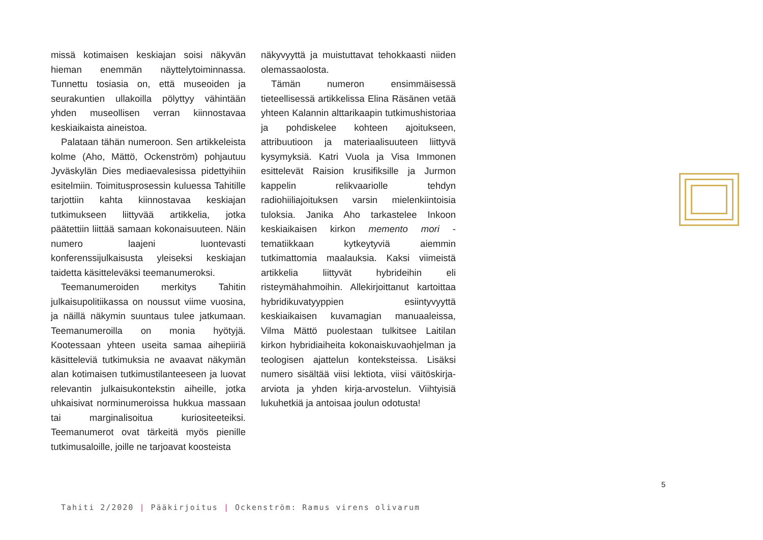missä kotimaisen keskiajan soisi näkyvän hieman enemmän näyttelytoiminnassa. Tunnettu tosiasia on, että museoiden ja seurakuntien ullakoilla pölyttyy vähintään yhden museollisen verran kiinnostavaa keskiaikaista aineistoa.
Palataan tähän numeroon. Sen artikkeleista kolme (Aho, Mättö, Ockenström) pohjautuu Jyväskylän Dies mediaevalesissa pidettyihiin esitelmiin. Toimitusprosessin kuluessa Tahitille tarjottiin kahta kiinnostavaa keskiajan tutkimukseen liittyvää artikkelia, jotka päätettiin liittää samaan kokonaisuuteen. Näin numero laajeni luontevasti konferenssijulkaisusta yleiseksi keskiajan taidetta käsitteleväksi teemanumeroksi.
Teemanumeroiden merkitys Tahitin julkaisupolitiikassa on noussut viime vuosina, ja näillä näkymin suuntaus tulee jatkumaan. Teemanumeroilla on monia hyötyjä. Kootessaan yhteen useita samaa aihepiiriä käsitteleviä tutkimuksia ne avaavat näkymän alan kotimaisen tutkimustilanteeseen ja luovat relevantin julkaisukontekstin aiheille, jotka uhkaisivat norminumeroissa hukkua massaan tai marginalisoitua kuriositeeteiksi. Teemanumerot ovat tärkeitä myös pienille tutkimusaloille, joille ne tarjoavat koosteista
näkyvyyttä ja muistuttavat tehokkaasti niiden olemassaolosta.
Tämän numeron ensimmäisessä tieteellisessä artikkelissa Elina Räsänen vetää yhteen Kalannin alttarikaapin tutkimushistoriaa ja pohdiskelee kohteen ajoitukseen, attribuutioon ja materiaalisuuteen liittyvä kysymyksiä. Katri Vuola ja Visa Immonen esittelevät Raision krusifiksille ja Jurmon kappelin relikvaariolle tehdyn radiohiiliajoituksen varsin mielenkiintoisia tuloksia. Janika Aho tarkastelee Inkoon keskiaikaisen kirkon memento mori -tematiikkaan kytkeytyviä aiemmin tutkimattomia maalauksia. Kaksi viimeistä artikkelia liittyvät hybrideihin eli risteymähahmoihin. Allekirjoittanut kartoittaa hybridikuvatyyppien esiintyvyyttä keskiaikaisen kuvamagian manuaaleissa, Vilma Mättö puolestaan tulkitsee Laitilan kirkon hybridiaiheita kokonaiskuvaohjelman ja teologisen ajattelun konteksteissa. Lisäksi numero sisältää viisi lektiota, viisi väitöskirja-arviota ja yhden kirja-arvostelun. Viihtyisiä lukuhetkiä ja antoisaa joulun odotusta!
5
Tahiti 2/2020 | Pääkirjoitus | Ockenström: Ramus virens olivarum